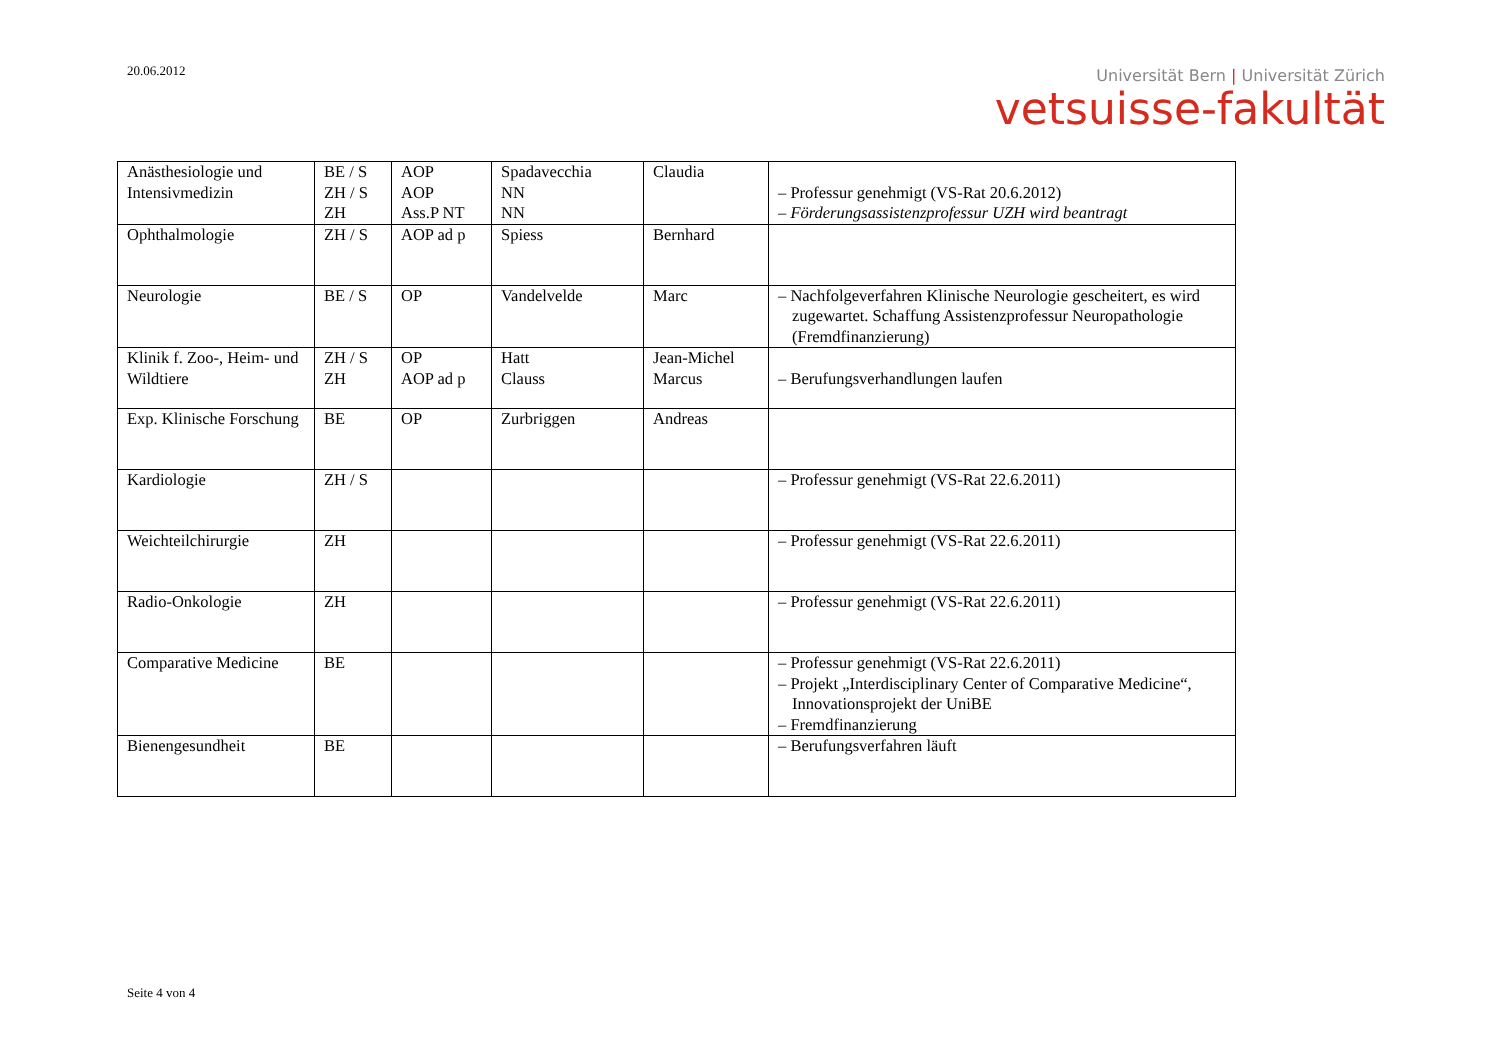20.06.2012
Universität Bern | Universität Zürich
vetsuisse-fakultät
| Anästhesiologie und Intensivmedizin | BE / S ZH / S ZH | AOP AOP Ass.P NT | Spadavecchia NN NN | Claudia | – Professur genehmigt (VS-Rat 20.6.2012) – Förderungsassistenzprofessur UZH wird beantragt |
| Ophthalmologie | ZH / S | AOP ad p | Spiess | Bernhard | |
| Neurologie | BE / S | OP | Vandelvelde | Marc | – Nachfolgeverfahren Klinische Neurologie gescheitert, es wird zugewartet. Schaffung Assistenzprofessur Neuropathologie (Fremdfinanzierung) |
| Klinik f. Zoo-, Heim- und Wildtiere | ZH / S ZH | OP AOP ad p | Hatt Clauss | Jean-Michel Marcus | – Berufungsverhandlungen laufen |
| Exp. Klinische Forschung | BE | OP | Zurbriggen | Andreas | |
| Kardiologie | ZH / S | | | | – Professur genehmigt (VS-Rat 22.6.2011) |
| Weichteilchirurgie | ZH | | | | – Professur genehmigt (VS-Rat 22.6.2011) |
| Radio-Onkologie | ZH | | | | – Professur genehmigt (VS-Rat 22.6.2011) |
| Comparative Medicine | BE | | | | – Professur genehmigt (VS-Rat 22.6.2011) – Projekt „Interdisciplinary Center of Comparative Medicine“, Innovationsprojekt der UniBE – Fremdfinanzierung |
| Bienengesundheit | BE | | | | – Berufungsverfahren läuft |
Seite 4 von 4